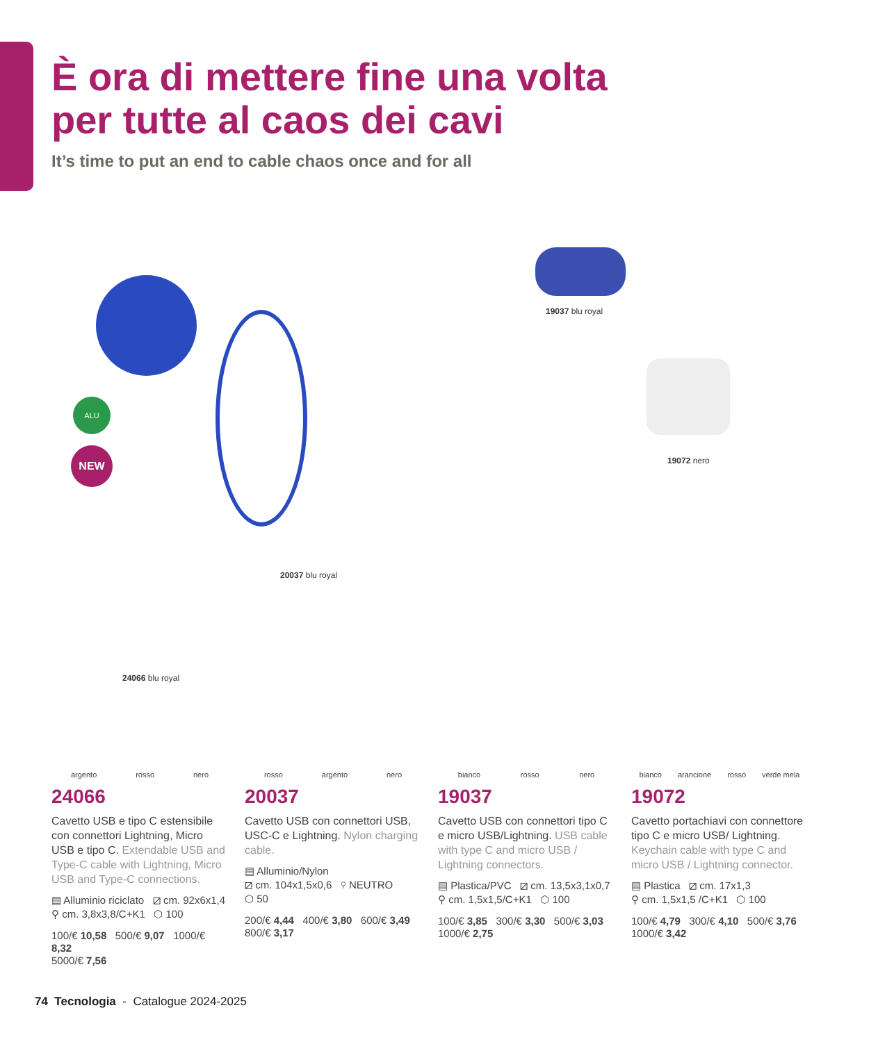È ora di mettere fine una volta
per tutte al caos dei cavi
It’s time to put an end to cable chaos once and for all
ALU
NEW
19037 blu royal
19072 nero
20037 blu royal
24066 blu royal
argento rosso nero
24066
Cavetto USB e tipo C estensibile con connettori Lightning, Micro USB e tipo C. Extendable USB and Type-C cable with Lightning, Micro USB and Type-C connections.
▤ Alluminio riciclato ⧄ cm. 92x6x1,4
⚲ cm. 3,8x3,8/C+K1 ⬡ 100
100/€ 10,58 500/€ 9,07 1000/€ 8,32
5000/€ 7,56
rosso argento nero
20037
Cavetto USB con connettori USB, USC-C e Lightning. Nylon charging cable.
▤ Alluminio/Nylon
⧄ cm. 104x1,5x0,6 ⚲ NEUTRO
⬡ 50
200/€ 4,44 400/€ 3,80 600/€ 3,49
800/€ 3,17
bianco rosso nero
19037
Cavetto USB con connettori tipo C e micro USB/Lightning. USB cable with type C and micro USB / Lightning connectors.
▤ Plastica/PVC ⧄ cm. 13,5x3,1x0,7
⚲ cm. 1,5x1,5/C+K1 ⬡ 100
100/€ 3,85 300/€ 3,30 500/€ 3,03
1000/€ 2,75
bianco arancione rosso verde mela
19072
Cavetto portachiavi con connettore tipo C e micro USB/ Lightning. Keychain cable with type C and micro USB / Lightning connector.
▤ Plastica ⧄ cm. 17x1,3
⚲ cm. 1,5x1,5 /C+K1 ⬡ 100
100/€ 4,79 300/€ 4,10 500/€ 3,76
1000/€ 3,42
74 Tecnologia - Catalogue 2024-2025